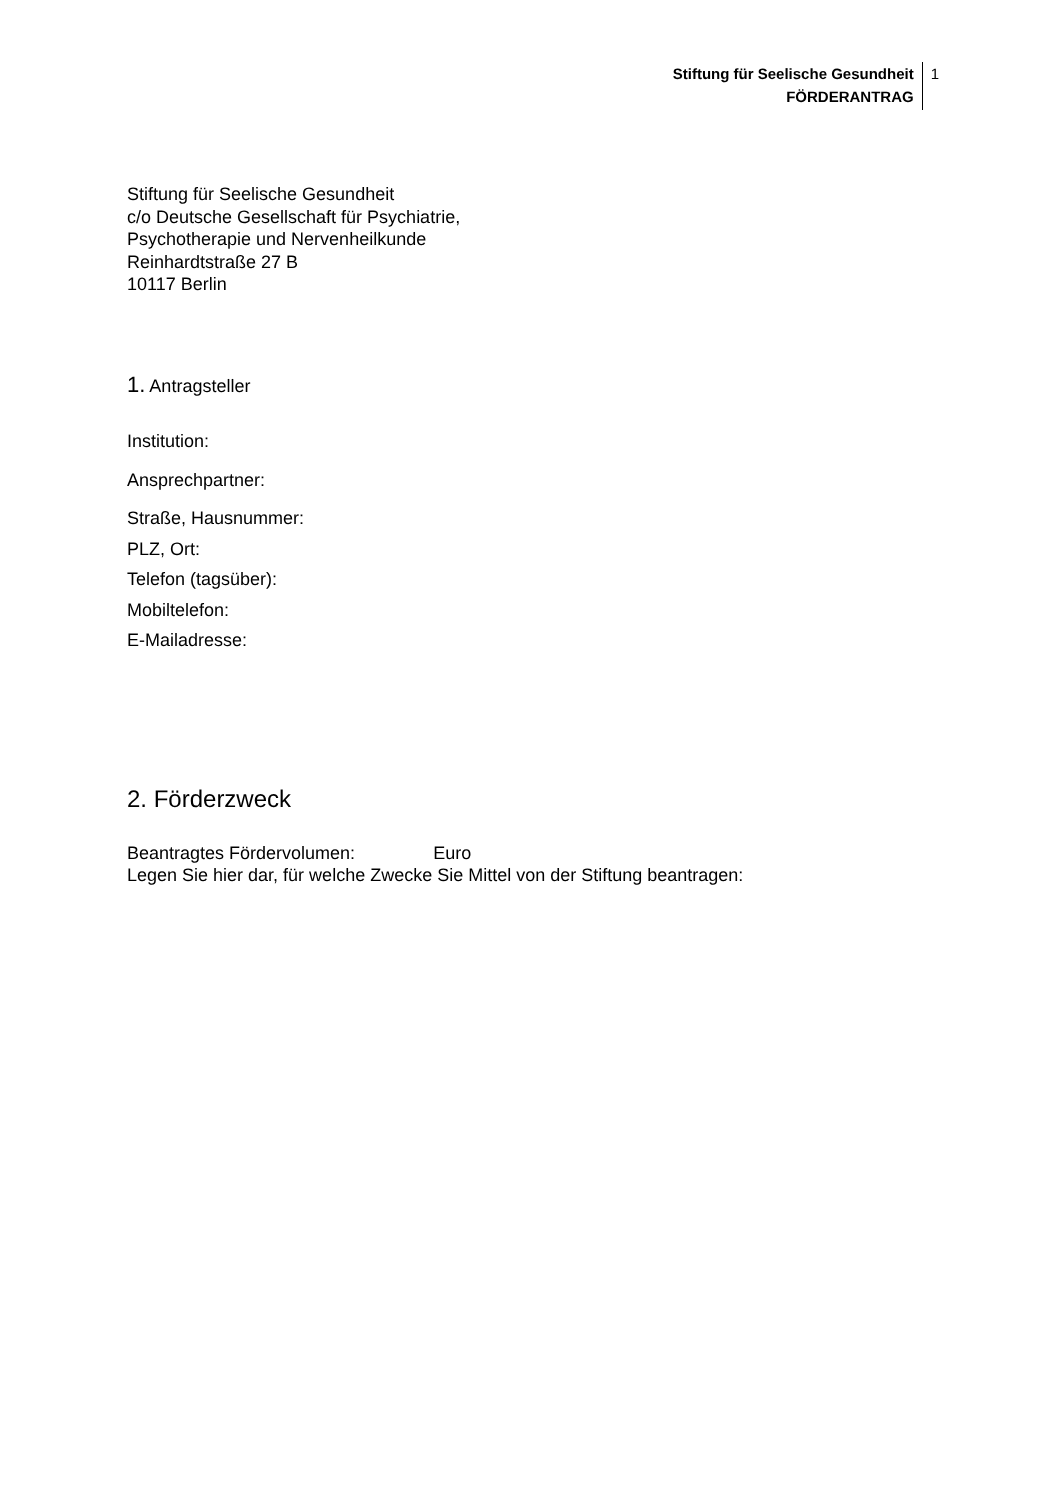Stiftung für Seelische Gesundheit
FÖRDERANTRAG
1
Stiftung für Seelische Gesundheit
c/o Deutsche Gesellschaft für Psychiatrie,
Psychotherapie und Nervenheilkunde
Reinhardtstraße 27 B
10117 Berlin
1. Antragsteller
Institution:
Ansprechpartner:
Straße, Hausnummer:
PLZ, Ort:
Telefon (tagsüber):
Mobiltelefon:
E-Mailadresse:
2. Förderzweck
Beantragtes Fördervolumen: Euro
Legen Sie hier dar, für welche Zwecke Sie Mittel von der Stiftung beantragen: